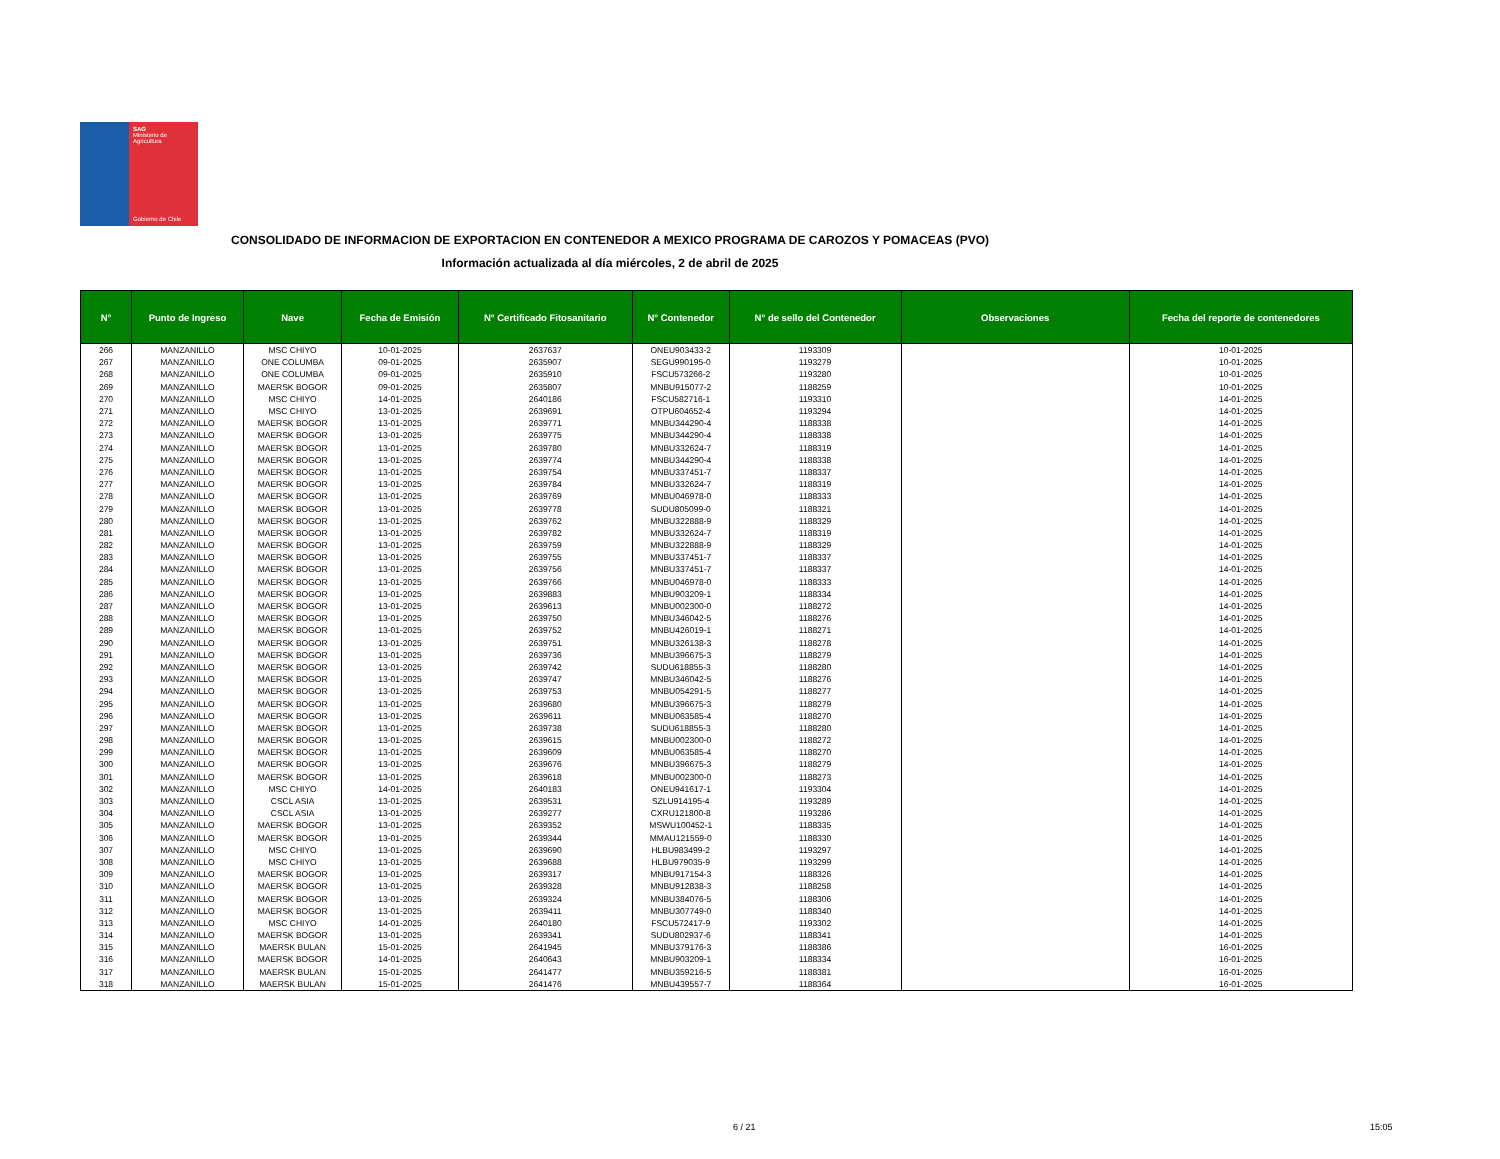SAG
Ministerio de
Agricultura
Gobierno de Chile
CONSOLIDADO DE INFORMACION DE EXPORTACION EN CONTENEDOR A MEXICO PROGRAMA DE CAROZOS Y POMACEAS (PVO)
Información actualizada al día miércoles, 2 de abril de 2025
| N° | Punto de Ingreso | Nave | Fecha de Emisión | N° Certificado Fitosanitario | N° Contenedor | N° de sello del Contenedor | Observaciones | Fecha del reporte de contenedores |
| --- | --- | --- | --- | --- | --- | --- | --- | --- |
| 266 | MANZANILLO | MSC CHIYO | 10-01-2025 | 2637637 | ONEU903433-2 | 1193309 | | 10-01-2025 |
| 267 | MANZANILLO | ONE COLUMBA | 09-01-2025 | 2635907 | SEGU990195-0 | 1193279 | | 10-01-2025 |
| 268 | MANZANILLO | ONE COLUMBA | 09-01-2025 | 2635910 | FSCU573266-2 | 1193280 | | 10-01-2025 |
| 269 | MANZANILLO | MAERSK BOGOR | 09-01-2025 | 2635807 | MNBU915077-2 | 1188259 | | 10-01-2025 |
| 270 | MANZANILLO | MSC CHIYO | 14-01-2025 | 2640186 | FSCU582716-1 | 1193310 | | 14-01-2025 |
| 271 | MANZANILLO | MSC CHIYO | 13-01-2025 | 2639691 | OTPU604652-4 | 1193294 | | 14-01-2025 |
| 272 | MANZANILLO | MAERSK BOGOR | 13-01-2025 | 2639771 | MNBU344290-4 | 1188338 | | 14-01-2025 |
| 273 | MANZANILLO | MAERSK BOGOR | 13-01-2025 | 2639775 | MNBU344290-4 | 1188338 | | 14-01-2025 |
| 274 | MANZANILLO | MAERSK BOGOR | 13-01-2025 | 2639780 | MNBU332624-7 | 1188319 | | 14-01-2025 |
| 275 | MANZANILLO | MAERSK BOGOR | 13-01-2025 | 2639774 | MNBU344290-4 | 1188338 | | 14-01-2025 |
| 276 | MANZANILLO | MAERSK BOGOR | 13-01-2025 | 2639754 | MNBU337451-7 | 1188337 | | 14-01-2025 |
| 277 | MANZANILLO | MAERSK BOGOR | 13-01-2025 | 2639784 | MNBU332624-7 | 1188319 | | 14-01-2025 |
| 278 | MANZANILLO | MAERSK BOGOR | 13-01-2025 | 2639769 | MNBU046978-0 | 1188333 | | 14-01-2025 |
| 279 | MANZANILLO | MAERSK BOGOR | 13-01-2025 | 2639778 | SUDU805099-0 | 1188321 | | 14-01-2025 |
| 280 | MANZANILLO | MAERSK BOGOR | 13-01-2025 | 2639762 | MNBU322888-9 | 1188329 | | 14-01-2025 |
| 281 | MANZANILLO | MAERSK BOGOR | 13-01-2025 | 2639782 | MNBU332624-7 | 1188319 | | 14-01-2025 |
| 282 | MANZANILLO | MAERSK BOGOR | 13-01-2025 | 2639759 | MNBU322888-9 | 1188329 | | 14-01-2025 |
| 283 | MANZANILLO | MAERSK BOGOR | 13-01-2025 | 2639755 | MNBU337451-7 | 1188337 | | 14-01-2025 |
| 284 | MANZANILLO | MAERSK BOGOR | 13-01-2025 | 2639756 | MNBU337451-7 | 1188337 | | 14-01-2025 |
| 285 | MANZANILLO | MAERSK BOGOR | 13-01-2025 | 2639766 | MNBU046978-0 | 1188333 | | 14-01-2025 |
| 286 | MANZANILLO | MAERSK BOGOR | 13-01-2025 | 2639883 | MNBU903209-1 | 1188334 | | 14-01-2025 |
| 287 | MANZANILLO | MAERSK BOGOR | 13-01-2025 | 2639613 | MNBU002300-0 | 1188272 | | 14-01-2025 |
| 288 | MANZANILLO | MAERSK BOGOR | 13-01-2025 | 2639750 | MNBU346042-5 | 1188276 | | 14-01-2025 |
| 289 | MANZANILLO | MAERSK BOGOR | 13-01-2025 | 2639752 | MNBU426019-1 | 1188271 | | 14-01-2025 |
| 290 | MANZANILLO | MAERSK BOGOR | 13-01-2025 | 2639751 | MNBU326138-3 | 1188278 | | 14-01-2025 |
| 291 | MANZANILLO | MAERSK BOGOR | 13-01-2025 | 2639736 | MNBU396675-3 | 1188279 | | 14-01-2025 |
| 292 | MANZANILLO | MAERSK BOGOR | 13-01-2025 | 2639742 | SUDU618855-3 | 1188280 | | 14-01-2025 |
| 293 | MANZANILLO | MAERSK BOGOR | 13-01-2025 | 2639747 | MNBU346042-5 | 1188276 | | 14-01-2025 |
| 294 | MANZANILLO | MAERSK BOGOR | 13-01-2025 | 2639753 | MNBU054291-5 | 1188277 | | 14-01-2025 |
| 295 | MANZANILLO | MAERSK BOGOR | 13-01-2025 | 2639680 | MNBU396675-3 | 1188279 | | 14-01-2025 |
| 296 | MANZANILLO | MAERSK BOGOR | 13-01-2025 | 2639611 | MNBU063585-4 | 1188270 | | 14-01-2025 |
| 297 | MANZANILLO | MAERSK BOGOR | 13-01-2025 | 2639738 | SUDU618855-3 | 1188280 | | 14-01-2025 |
| 298 | MANZANILLO | MAERSK BOGOR | 13-01-2025 | 2639615 | MNBU002300-0 | 1188272 | | 14-01-2025 |
| 299 | MANZANILLO | MAERSK BOGOR | 13-01-2025 | 2639609 | MNBU063585-4 | 1188270 | | 14-01-2025 |
| 300 | MANZANILLO | MAERSK BOGOR | 13-01-2025 | 2639676 | MNBU396675-3 | 1188279 | | 14-01-2025 |
| 301 | MANZANILLO | MAERSK BOGOR | 13-01-2025 | 2639618 | MNBU002300-0 | 1188273 | | 14-01-2025 |
| 302 | MANZANILLO | MSC CHIYO | 14-01-2025 | 2640183 | ONEU941617-1 | 1193304 | | 14-01-2025 |
| 303 | MANZANILLO | CSCL ASIA | 13-01-2025 | 2639531 | SZLU914195-4 | 1193289 | | 14-01-2025 |
| 304 | MANZANILLO | CSCL ASIA | 13-01-2025 | 2639277 | CXRU121800-8 | 1193286 | | 14-01-2025 |
| 305 | MANZANILLO | MAERSK BOGOR | 13-01-2025 | 2639352 | MSWU100452-1 | 1188335 | | 14-01-2025 |
| 306 | MANZANILLO | MAERSK BOGOR | 13-01-2025 | 2639344 | MMAU121559-0 | 1188330 | | 14-01-2025 |
| 307 | MANZANILLO | MSC CHIYO | 13-01-2025 | 2639690 | HLBU983499-2 | 1193297 | | 14-01-2025 |
| 308 | MANZANILLO | MSC CHIYO | 13-01-2025 | 2639688 | HLBU979035-9 | 1193299 | | 14-01-2025 |
| 309 | MANZANILLO | MAERSK BOGOR | 13-01-2025 | 2639317 | MNBU917154-3 | 1188326 | | 14-01-2025 |
| 310 | MANZANILLO | MAERSK BOGOR | 13-01-2025 | 2639328 | MNBU912838-3 | 1188258 | | 14-01-2025 |
| 311 | MANZANILLO | MAERSK BOGOR | 13-01-2025 | 2639324 | MNBU384076-5 | 1188306 | | 14-01-2025 |
| 312 | MANZANILLO | MAERSK BOGOR | 13-01-2025 | 2639411 | MNBU307749-0 | 1188340 | | 14-01-2025 |
| 313 | MANZANILLO | MSC CHIYO | 14-01-2025 | 2640180 | FSCU572417-9 | 1193302 | | 14-01-2025 |
| 314 | MANZANILLO | MAERSK BOGOR | 13-01-2025 | 2639341 | SUDU802937-6 | 1188341 | | 14-01-2025 |
| 315 | MANZANILLO | MAERSK BULAN | 15-01-2025 | 2641945 | MNBU379176-3 | 1188386 | | 16-01-2025 |
| 316 | MANZANILLO | MAERSK BOGOR | 14-01-2025 | 2640643 | MNBU903209-1 | 1188334 | | 16-01-2025 |
| 317 | MANZANILLO | MAERSK BULAN | 15-01-2025 | 2641477 | MNBU359216-5 | 1188381 | | 16-01-2025 |
| 318 | MANZANILLO | MAERSK BULAN | 15-01-2025 | 2641476 | MNBU439557-7 | 1188364 | | 16-01-2025 |
6 / 21 15:05